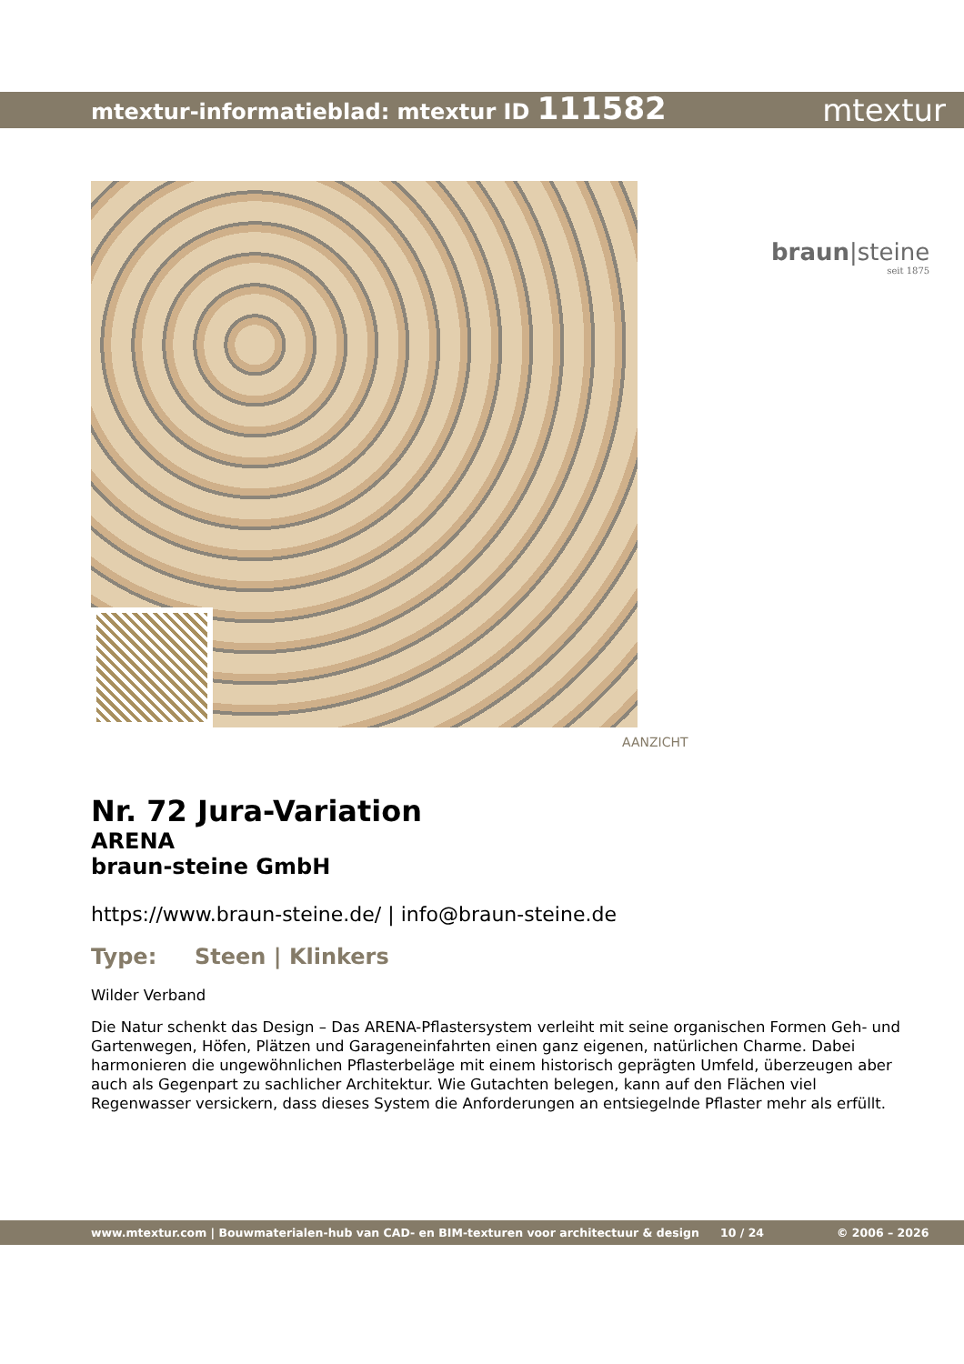mtextur-informatieblad: mtextur ID 111582
mtextur
braun|steine
seit 1875
AANZICHT
Nr. 72 Jura-Variation
ARENA
braun-steine GmbH
https://www.braun-steine.de/ | info@braun-steine.de
Type: Steen | Klinkers
Wilder Verband
Die Natur schenkt das Design – Das ARENA-Pflastersystem verleiht mit seine organischen Formen Geh- und Gartenwegen, Höfen, Plätzen und Garageneinfahrten einen ganz eigenen, natürlichen Charme. Dabei harmonieren die ungewöhnlichen Pflasterbeläge mit einem historisch geprägten Umfeld, überzeugen aber auch als Gegenpart zu sachlicher Architektur. Wie Gutachten belegen, kann auf den Flächen viel Regenwasser versickern, dass dieses System die Anforderungen an entsiegelnde Pflaster mehr als erfüllt.
www.mtextur.com | Bouwmaterialen-hub van CAD- en BIM-texturen voor architectuur & design 10 / 24 © 2006 – 2026